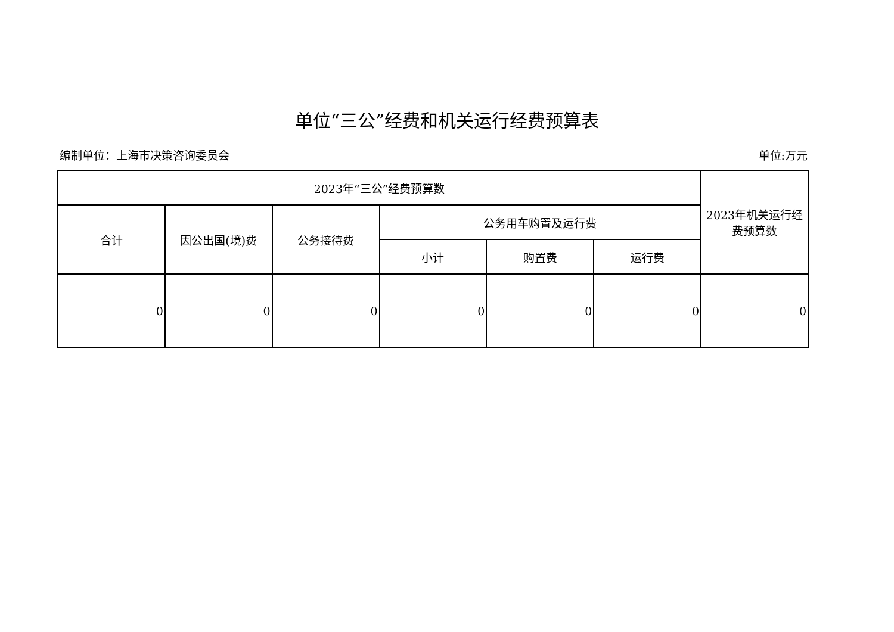单位“三公”经费和机关运行经费预算表
编制单位：上海市决策咨询委员会 单位:万元
| 2023年“三公”经费预算数 | | | | | | 2023年机关运行经费预算数 |
| --- | --- | --- | --- | --- | --- | --- |
| 合计 | 因公出国(境)费 | 公务接待费 | 公务用车购置及运行费 | | | |
| | | | 小计 | 购置费 | 运行费 | |
| 0 | 0 | 0 | 0 | 0 | 0 | 0 |